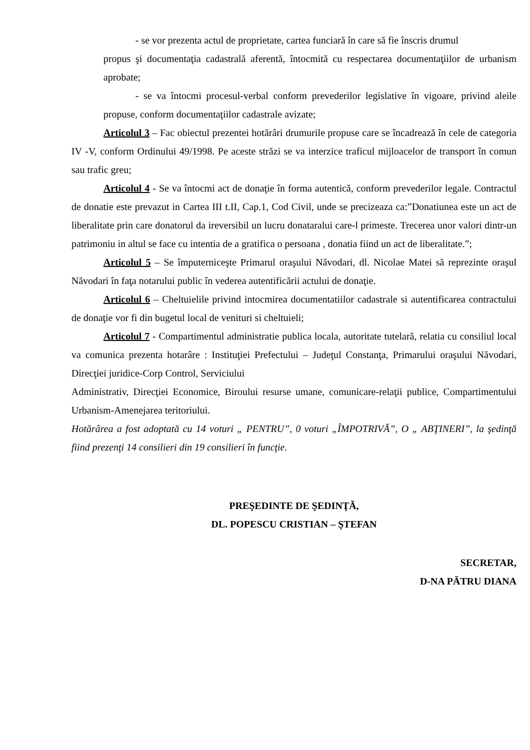- se vor prezenta actul de proprietate, cartea funciară în care să fie înscris drumul
propus şi documentaţia cadastrală aferentă, întocmită cu respectarea documentaţiilor de urbanism aprobate;
- se va întocmi procesul-verbal conform prevederilor legislative în vigoare, privind aleile propuse, conform documentaţiilor cadastrale avizate;
Articolul 3 – Fac obiectul prezentei hotărâri drumurile propuse care se încadrează în cele de categoria IV -V, conform Ordinului 49/1998. Pe aceste străzi se va interzice traficul mijloacelor de transport în comun sau trafic greu;
Articolul 4 - Se va întocmi act de donaţie în forma autentică, conform prevederilor legale. Contractul de donatie este prevazut in Cartea III t.II, Cap.1, Cod Civil, unde se precizeaza ca:”Donatiunea este un act de liberalitate prin care donatorul da ireversibil un lucru donataralui care-l primeste. Trecerea unor valori dintr-un patrimoniu in altul se face cu intentia de a gratifica o persoana , donatia fiind un act de liberalitate.”;
Articolul 5 – Se împuterniceşte Primarul oraşului Năvodari, dl. Nicolae Matei să reprezinte oraşul Năvodari în faţa notarului public în vederea autentificării actului de donaţie.
Articolul 6 – Cheltuielile privind intocmirea documentatiilor cadastrale si autentificarea contractului de donaţie vor fi din bugetul local de venituri si cheltuieli;
Articolul 7 - Compartimentul administratie publica locala, autoritate tutelară, relatia cu consiliul local va comunica prezenta hotarâre : Instituţiei Prefectului – Judeţul Constanţa, Primarului oraşului Năvodari, Direcţiei juridice-Corp Control, Serviciului
Administrativ, Direcţiei Economice, Biroului resurse umane, comunicare-relaţii publice, Compartimentului Urbanism-Amenejarea teritoriului.
Hotărârea a fost adoptată cu 14 voturi „ PENTRU”, 0 voturi „ÎMPOTRIVĂ”, O „ ABŢINERI”, la şedinţă fiind prezenţi 14 consilieri din 19 consilieri în funcţie.
PREŞEDINTE DE ŞEDINŢĂ,
DL. POPESCU CRISTIAN – ŞTEFAN
SECRETAR,
D-NA PĂTRU DIANA